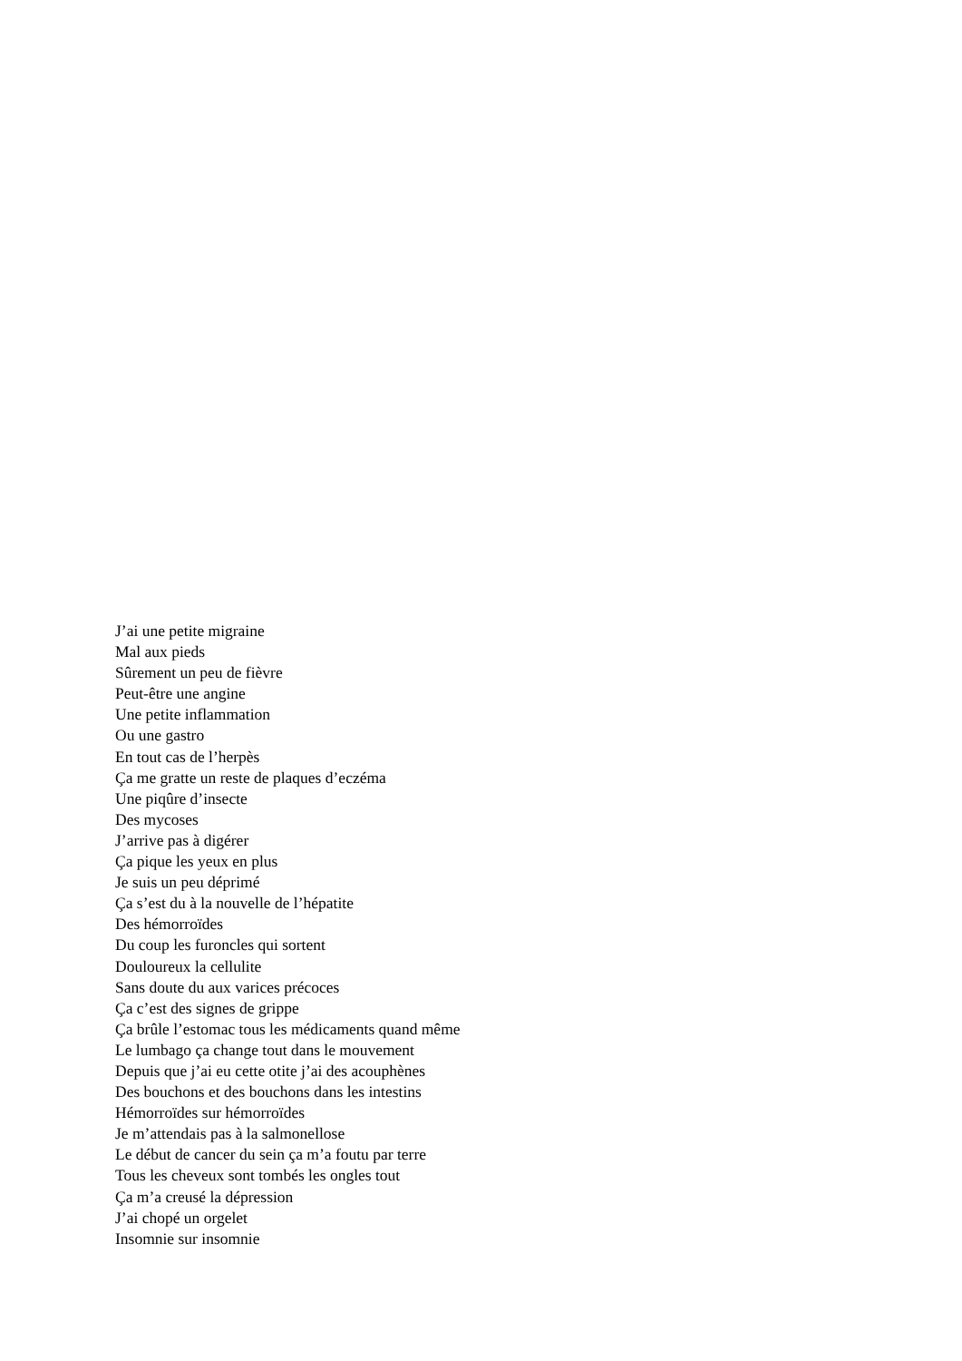J’ai une petite migraine
Mal aux pieds
Sûrement un peu de fièvre
Peut-être une angine
Une petite inflammation
Ou une gastro
En tout cas de l’herpès
Ça me gratte un reste de plaques d’eczéma
Une piqûre d’insecte
Des mycoses
J’arrive pas à digérer
Ça pique les yeux en plus
Je suis un peu déprimé
Ça s’est du à la nouvelle de l’hépatite
Des hémorroïdes
Du coup les furoncles qui sortent
Douloureux la cellulite
Sans doute du aux varices précoces
Ça c’est des signes de grippe
Ça brûle l’estomac tous les médicaments quand même
Le lumbago ça change tout dans le mouvement
Depuis que j’ai eu cette otite j’ai des acouphènes
Des bouchons et des bouchons dans les intestins
Hémorroïdes sur hémorroïdes
Je m’attendais pas à la salmonellose
Le début de cancer du sein ça m’a foutu par terre
Tous les cheveux sont tombés les ongles tout
Ça m’a creusé la dépression
J’ai chopé un orgelet
Insomnie sur insomnie